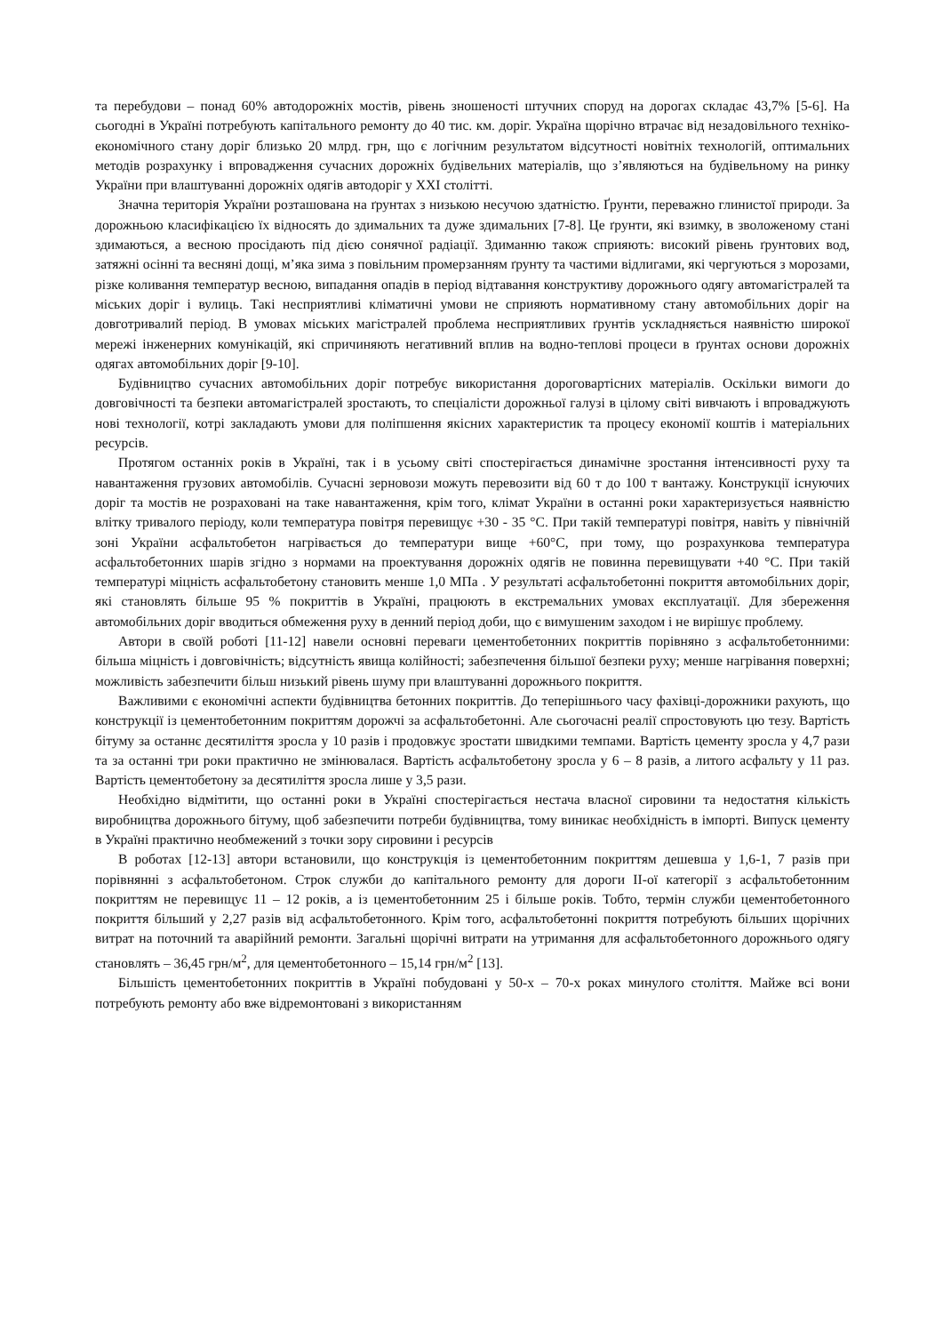та перебудови – понад 60% автодорожніх мостів, рівень зношеності штучних споруд на дорогах складає 43,7% [5-6]. На сьогодні в Україні потребують капітального ремонту до 40 тис. км. доріг. Україна щорічно втрачає від незадовільного техніко-економічного стану доріг близько 20 млрд. грн, що є логічним результатом відсутності новітніх технологій, оптимальних методів розрахунку і впровадження сучасних дорожніх будівельних матеріалів, що з’являються на будівельному на ринку України при влаштуванні дорожніх одягів автодоріг у XXI столітті.
Значна територія України розташована на ґрунтах з низькою несучою здатністю. Ґрунти, переважно глинистої природи. За дорожньою класифікацією їх відносять до здимальних та дуже здимальних [7-8]. Це ґрунти, які взимку, в зволоженому стані здимаються, а весною просідають під дією сонячної радіації. Здиманню також сприяють: високий рівень ґрунтових вод, затяжні осінні та весняні дощі, м’яка зима з повільним промерзанням ґрунту та частими відлигами, які чергуються з морозами, різке коливання температур весною, випадання опадів в період відтавання конструктиву дорожнього одягу автомагістралей та міських доріг і вулиць. Такі несприятливі кліматичні умови не сприяють нормативному стану автомобільних доріг на довготривалий період. В умовах міських магістралей проблема несприятливих ґрунтів ускладняється наявністю широкої мережі інженерних комунікацій, які спричиняють негативний вплив на водно-теплові процеси в ґрунтах основи дорожніх одягах автомобільних доріг [9-10].
Будівництво сучасних автомобільних доріг потребує використання дороговартісних матеріалів. Оскільки вимоги до довговічності та безпеки автомагістралей зростають, то спеціалісти дорожньої галузі в цілому світі вивчають і впроваджують нові технології, котрі закладають умови для поліпшення якісних характеристик та процесу економії коштів і матеріальних ресурсів.
Протягом останніх років в Україні, так і в усьому світі спостерігається динамічне зростання інтенсивності руху та навантаження грузових автомобілів. Сучасні зерновози можуть перевозити від 60 т до 100 т вантажу. Конструкції існуючих доріг та мостів не розраховані на таке навантаження, крім того, клімат України в останні роки характеризується наявністю влітку тривалого періоду, коли температура повітря перевищує +30 - 35 °С. При такій температурі повітря, навіть у північній зоні України асфальтобетон нагрівається до температури вище +60°С, при тому, що розрахункова температура асфальтобетонних шарів згідно з нормами на проектування дорожніх одягів не повинна перевищувати +40 °С. При такій температурі міцність асфальтобетону становить менше 1,0 МПа . У результаті асфальтобетонні покриття автомобільних доріг, які становлять більше 95 % покриттів в Україні, працюють в екстремальних умовах експлуатації. Для збереження автомобільних доріг вводиться обмеження руху в денний період доби, що є вимушеним заходом і не вирішує проблему.
Автори в своїй роботі [11-12] навели основні переваги цементобетонних покриттів порівняно з асфальтобетонними: більша міцність і довговічність; відсутність явища колійності; забезпечення більшої безпеки руху; менше нагрівання поверхні; можливість забезпечити більш низький рівень шуму при влаштуванні дорожнього покриття.
Важливими є економічні аспекти будівництва бетонних покриттів. До теперішнього часу фахівці-дорожники рахують, що конструкції із цементобетонним покриттям дорожчі за асфальтобетонні. Але сьогочасні реалії спростовують цю тезу. Вартість бітуму за останнє десятиліття зросла у 10 разів і продовжує зростати швидкими темпами. Вартість цементу зросла у 4,7 рази та за останні три роки практично не змінювалася. Вартість асфальтобетону зросла у 6 – 8 разів, а литого асфальту у 11 раз. Вартість цементобетону за десятиліття зросла лише у 3,5 рази.
Необхідно відмітити, що останні роки в Україні спостерігається нестача власної сировини та недостатня кількість виробництва дорожнього бітуму, щоб забезпечити потреби будівництва, тому виникає необхідність в імпорті. Випуск цементу в Україні практично необмежений з точки зору сировини і ресурсів
В роботах [12-13] автори встановили, що конструкція із цементобетонним покриттям дешевша у 1,6-1, 7 разів при порівнянні з асфальтобетоном. Строк служби до капітального ремонту для дороги ІІ-ої категорії з асфальтобетонним покриттям не перевищує 11 – 12 років, а із цементобетонним 25 і більше років. Тобто, термін служби цементобетонного покриття більший у 2,27 разів від асфальтобетонного. Крім того, асфальтобетонні покриття потребують більших щорічних витрат на поточний та аварійний ремонти. Загальні щорічні витрати на утримання для асфальтобетонного дорожнього одягу становлять – 36,45 грн/м<sup>2</sup>, для цементобетонного – 15,14 грн/м<sup>2</sup> [13].
Більшість цементобетонних покриттів в Україні побудовані у 50-х – 70-х роках минулого століття. Майже всі вони потребують ремонту або вже відремонтовані з використанням